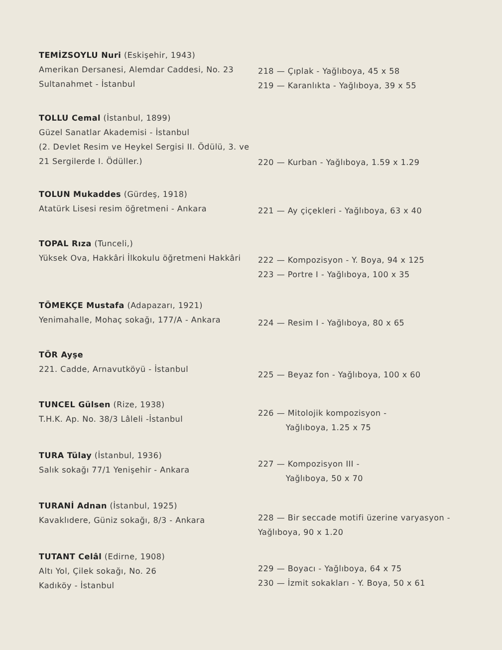TEMİZSOYLU Nuri (Eskişehir, 1943)
Amerikan Dersanesi, Alemdar Caddesi, No. 23 Sultanahmet - İstanbul
218 — Çıplak - Yağlıboya, 45 x 58
219 — Karanlıkta - Yağlıboya, 39 x 55
TOLLU Cemal (İstanbul, 1899)
Güzel Sanatlar Akademisi - İstanbul
(2. Devlet Resim ve Heykel Sergisi II. Ödülü, 3. ve 21 Sergilerde I. Ödüller.)
220 — Kurban - Yağlıboya, 1.59 x 1.29
TOLUN Mukaddes (Gürdeş, 1918)
Atatürk Lisesi resim öğretmeni - Ankara
221 — Ay çiçekleri - Yağlıboya, 63 x 40
TOPAL Rıza (Tunceli,)
Yüksek Ova, Hakkâri İlkokulu öğretmeni Hakkâri
222 — Kompozisyon - Y. Boya, 94 x 125
223 — Portre I - Yağlıboya, 100 x 35
TÖMEKÇE Mustafa (Adapazarı, 1921)
Yenimahalle, Mohaç sokağı, 177/A - Ankara
224 — Resim I - Yağlıboya, 80 x 65
TÖR Ayşe
221. Cadde, Arnavutköyü - İstanbul
225 — Beyaz fon - Yağlıboya, 100 x 60
TUNCEL Gülsen (Rize, 1938)
T.H.K. Ap. No. 38/3 Lâleli -İstanbul
226 — Mitolojik kompozisyon -
Yağlıboya, 1.25 x 75
TURA Tülay (İstanbul, 1936)
Salık sokağı 77/1 Yenişehir - Ankara
227 — Kompozisyon III -
Yağlıboya, 50 x 70
TURANİ Adnan (İstanbul, 1925)
Kavaklıdere, Güniz sokağı, 8/3 - Ankara
228 — Bir seccade motifi üzerine varyasyon - Yağlıboya, 90 x 1.20
TUTANT Celâl (Edirne, 1908)
Altı Yol, Çilek sokağı, No. 26
Kadıköy - İstanbul
229 — Boyacı - Yağlıboya, 64 x 75
230 — İzmit sokakları - Y. Boya, 50 x 61